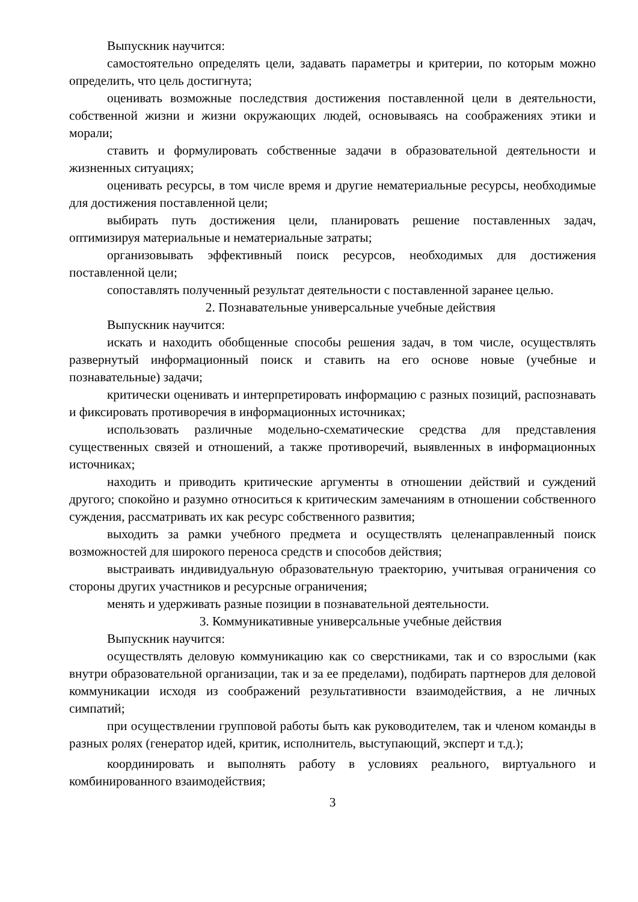Выпускник научится:
самостоятельно определять цели, задавать параметры и критерии, по которым можно определить, что цель достигнута;
оценивать возможные последствия достижения поставленной цели в деятельности, собственной жизни и жизни окружающих людей, основываясь на соображениях этики и морали;
ставить и формулировать собственные задачи в образовательной деятельности и жизненных ситуациях;
оценивать ресурсы, в том числе время и другие нематериальные ресурсы, необходимые для достижения поставленной цели;
выбирать путь достижения цели, планировать решение поставленных задач, оптимизируя материальные и нематериальные затраты;
организовывать эффективный поиск ресурсов, необходимых для достижения поставленной цели;
сопоставлять полученный результат деятельности с поставленной заранее целью.
2. Познавательные универсальные учебные действия
Выпускник научится:
искать и находить обобщенные способы решения задач, в том числе, осуществлять развернутый информационный поиск и ставить на его основе новые (учебные и познавательные) задачи;
критически оценивать и интерпретировать информацию с разных позиций, распознавать и фиксировать противоречия в информационных источниках;
использовать различные модельно-схематические средства для представления существенных связей и отношений, а также противоречий, выявленных в информационных источниках;
находить и приводить критические аргументы в отношении действий и суждений другого; спокойно и разумно относиться к критическим замечаниям в отношении собственного суждения, рассматривать их как ресурс собственного развития;
выходить за рамки учебного предмета и осуществлять целенаправленный поиск возможностей для широкого переноса средств и способов действия;
выстраивать индивидуальную образовательную траекторию, учитывая ограничения со стороны других участников и ресурсные ограничения;
менять и удерживать разные позиции в познавательной деятельности.
3. Коммуникативные универсальные учебные действия
Выпускник научится:
осуществлять деловую коммуникацию как со сверстниками, так и со взрослыми (как внутри образовательной организации, так и за ее пределами), подбирать партнеров для деловой коммуникации исходя из соображений результативности взаимодействия, а не личных симпатий;
при осуществлении групповой работы быть как руководителем, так и членом команды в разных ролях (генератор идей, критик, исполнитель, выступающий, эксперт и т.д.);
координировать и выполнять работу в условиях реального, виртуального и комбинированного взаимодействия;
3